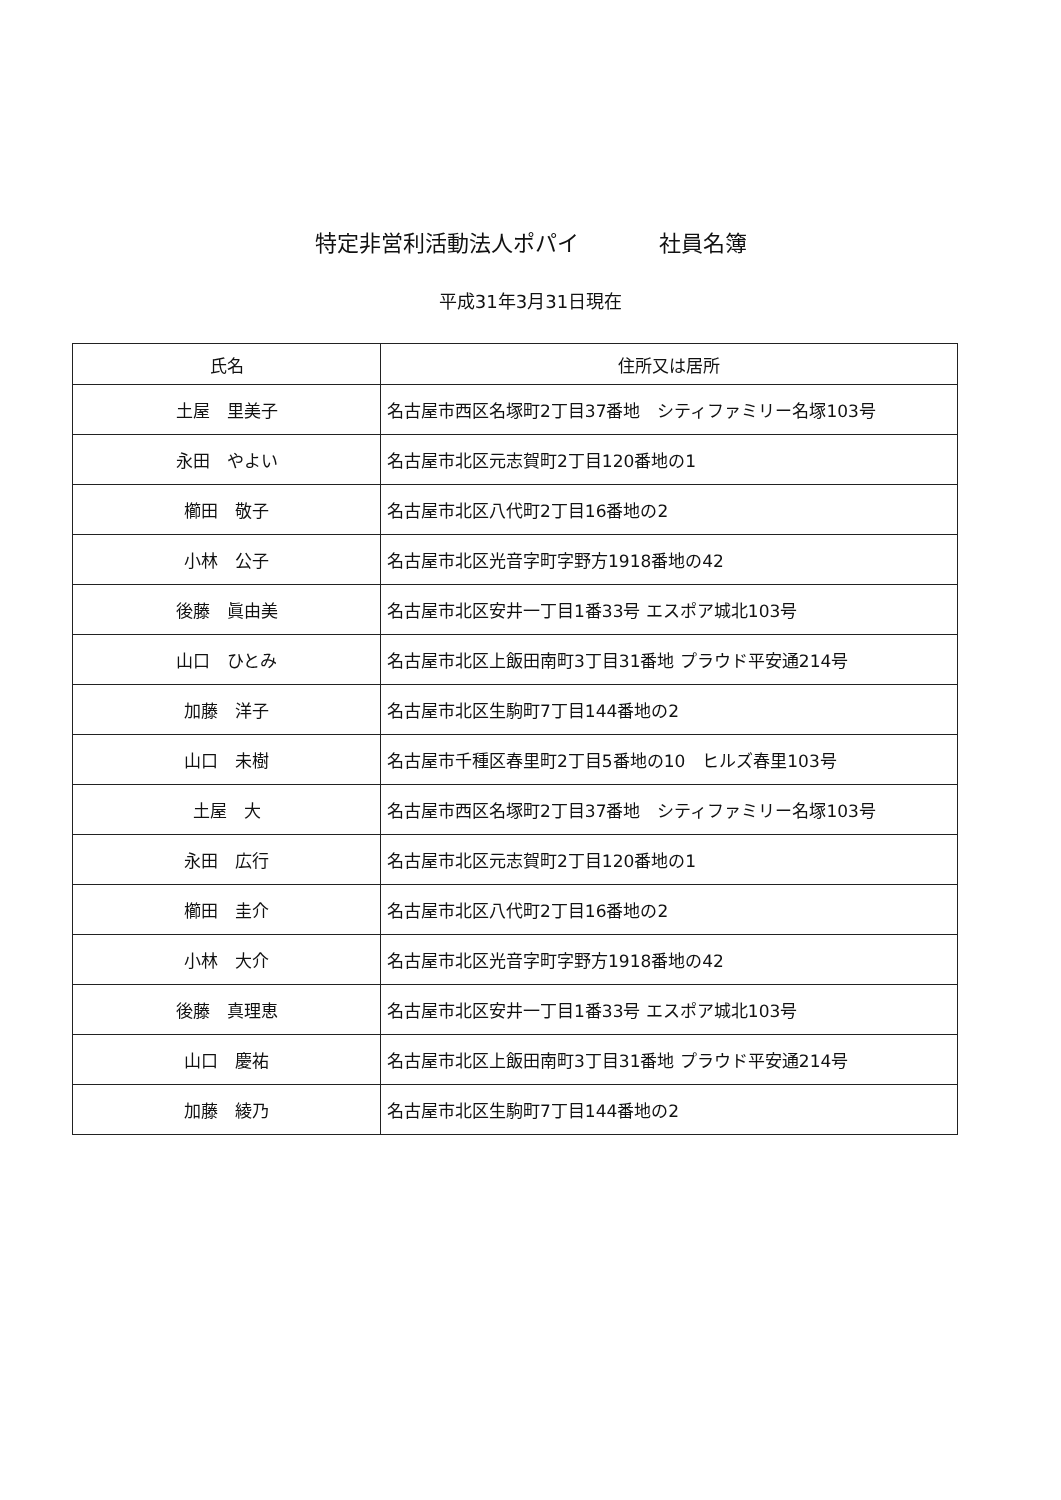特定非営利活動法人ポパイ 社員名簿
平成31年3月31日現在
| 氏名 | 住所又は居所 |
| --- | --- |
| 土屋 里美子 | 名古屋市西区名塚町2丁目37番地 シティファミリー名塚103号 |
| 永田 やよい | 名古屋市北区元志賀町2丁目120番地の1 |
| 櫛田 敬子 | 名古屋市北区八代町2丁目16番地の2 |
| 小林 公子 | 名古屋市北区光音字町字野方1918番地の42 |
| 後藤 眞由美 | 名古屋市北区安井一丁目1番33号 エスポア城北103号 |
| 山口 ひとみ | 名古屋市北区上飯田南町3丁目31番地 プラウド平安通214号 |
| 加藤 洋子 | 名古屋市北区生駒町7丁目144番地の2 |
| 山口 未樹 | 名古屋市千種区春里町2丁目5番地の10 ヒルズ春里103号 |
| 土屋 大 | 名古屋市西区名塚町2丁目37番地 シティファミリー名塚103号 |
| 永田 広行 | 名古屋市北区元志賀町2丁目120番地の1 |
| 櫛田 圭介 | 名古屋市北区八代町2丁目16番地の2 |
| 小林 大介 | 名古屋市北区光音字町字野方1918番地の42 |
| 後藤 真理恵 | 名古屋市北区安井一丁目1番33号 エスポア城北103号 |
| 山口 慶祐 | 名古屋市北区上飯田南町3丁目31番地 プラウド平安通214号 |
| 加藤 綾乃 | 名古屋市北区生駒町7丁目144番地の2 |